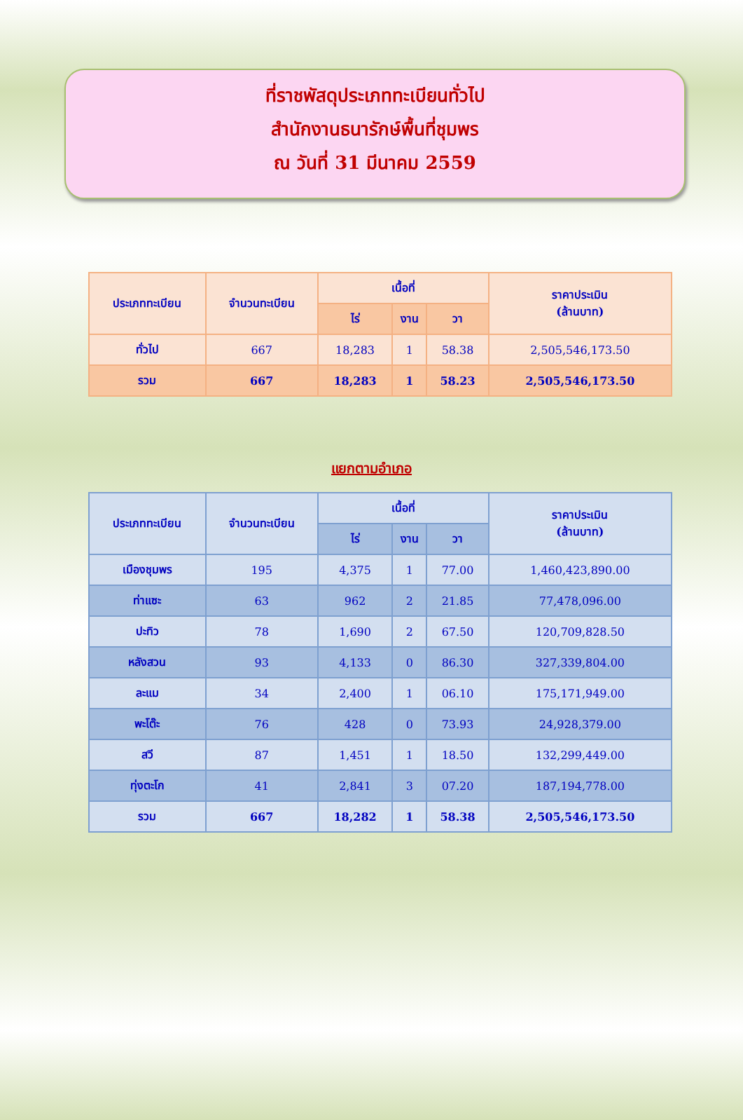ที่ราชพัสดุประเภททะเบียนทั่วไป
สำนักงานธนารักษ์พื้นที่ชุมพร
ณ วันที่ 31 มีนาคม 2559
| ประเภททะเบียน | จำนวนทะเบียน | เนื้อที่ | | | ราคาประเมิน (ล้านบาท) |
| --- | --- | --- | --- | --- | --- |
| | | ไร่ | งาน | วา | |
| ทั่วไป | 667 | 18,283 | 1 | 58.38 | 2,505,546,173.50 |
| รวม | 667 | 18,283 | 1 | 58.23 | 2,505,546,173.50 |
แยกตามอำเภอ
| ประเภททะเบียน | จำนวนทะเบียน | เนื้อที่ | | | ราคาประเมิน (ล้านบาท) |
| --- | --- | --- | --- | --- | --- |
| | | ไร่ | งาน | วา | |
| เมืองชุมพร | 195 | 4,375 | 1 | 77.00 | 1,460,423,890.00 |
| ท่าแซะ | 63 | 962 | 2 | 21.85 | 77,478,096.00 |
| ปะทิว | 78 | 1,690 | 2 | 67.50 | 120,709,828.50 |
| หลังสวน | 93 | 4,133 | 0 | 86.30 | 327,339,804.00 |
| ละแม | 34 | 2,400 | 1 | 06.10 | 175,171,949.00 |
| พะโต๊ะ | 76 | 428 | 0 | 73.93 | 24,928,379.00 |
| สวี | 87 | 1,451 | 1 | 18.50 | 132,299,449.00 |
| ทุ่งตะโก | 41 | 2,841 | 3 | 07.20 | 187,194,778.00 |
| รวม | 667 | 18,282 | 1 | 58.38 | 2,505,546,173.50 |